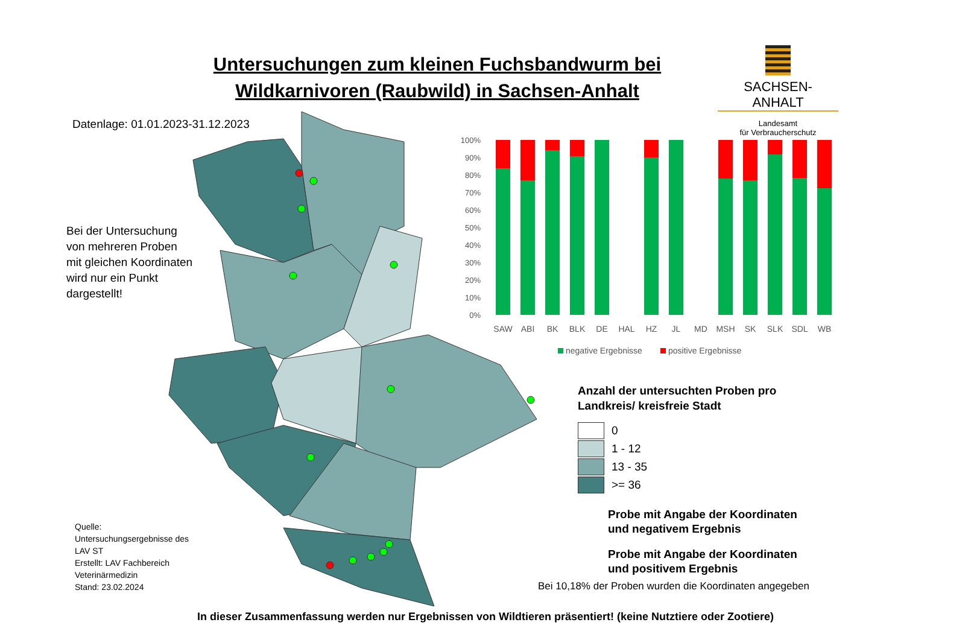Untersuchungen zum kleinen Fuchsbandwurm bei
Wildkarnivoren (Raubwild) in Sachsen-Anhalt
SACHSEN-ANHALT
Landesamt
für Verbraucherschutz
Datenlage: 01.01.2023-31.12.2023
Bei der Untersuchung
von mehreren Proben
mit gleichen Koordinaten
wird nur ein Punkt
dargestellt!
Quelle:
Untersuchungsergebnisse des
LAV ST
Erstellt: LAV Fachbereich
Veterinärmedizin
Stand: 23.02.2024
100%
90%
80%
70%
60%
50%
40%
30%
20%
10%
0%
SAW
ABI
BK
BLK
DE
HAL
HZ
JL
MD
MSH
SK
SLK
SDL
WB
negative Ergebnisse
positive Ergebnisse
Anzahl der untersuchten Proben pro
Landkreis/ kreisfreie Stadt
0
1 - 12
13 - 35
>= 36
Probe mit Angabe der Koordinaten
und negativem Ergebnis
Probe mit Angabe der Koordinaten
und positivem Ergebnis
Bei 10,18% der Proben wurden die Koordinaten angegeben
In dieser Zusammenfassung werden nur Ergebnissen von Wildtieren präsentiert! (keine Nutztiere oder Zootiere)